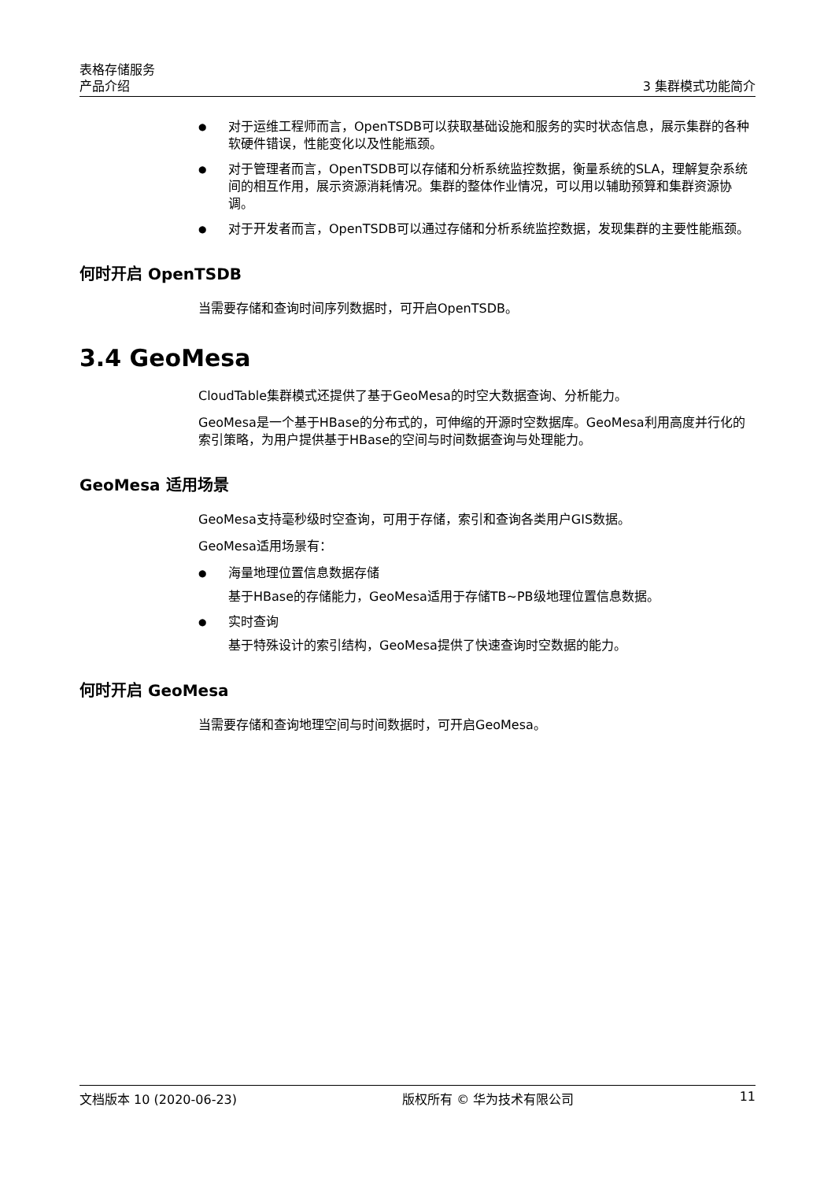表格存储服务
产品介绍 3 集群模式功能简介
对于运维工程师而言，OpenTSDB可以获取基础设施和服务的实时状态信息，展示集群的各种软硬件错误，性能变化以及性能瓶颈。
对于管理者而言，OpenTSDB可以存储和分析系统监控数据，衡量系统的SLA，理解复杂系统间的相互作用，展示资源消耗情况。集群的整体作业情况，可以用以辅助预算和集群资源协调。
对于开发者而言，OpenTSDB可以通过存储和分析系统监控数据，发现集群的主要性能瓶颈。
何时开启 OpenTSDB
当需要存储和查询时间序列数据时，可开启OpenTSDB。
3.4 GeoMesa
CloudTable集群模式还提供了基于GeoMesa的时空大数据查询、分析能力。
GeoMesa是一个基于HBase的分布式的，可伸缩的开源时空数据库。GeoMesa利用高度并行化的索引策略，为用户提供基于HBase的空间与时间数据查询与处理能力。
GeoMesa 适用场景
GeoMesa支持毫秒级时空查询，可用于存储，索引和查询各类用户GIS数据。
GeoMesa适用场景有：
海量地理位置信息数据存储
基于HBase的存储能力，GeoMesa适用于存储TB~PB级地理位置信息数据。
实时查询
基于特殊设计的索引结构，GeoMesa提供了快速查询时空数据的能力。
何时开启 GeoMesa
当需要存储和查询地理空间与时间数据时，可开启GeoMesa。
文档版本 10 (2020-06-23) 版权所有 © 华为技术有限公司 11